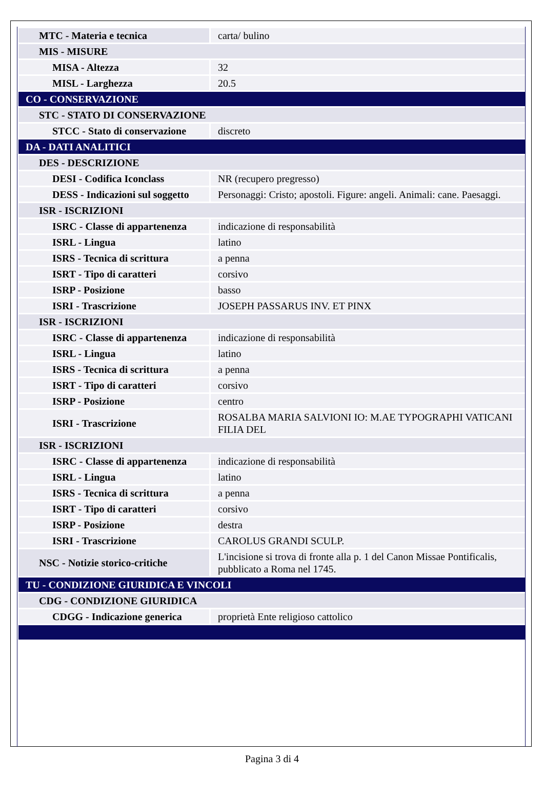| MTC - Materia e tecnica | carta/ bulino |
| MIS - MISURE | |
| MISA - Altezza | 32 |
| MISL - Larghezza | 20.5 |
| CO - CONSERVAZIONE | |
| STC - STATO DI CONSERVAZIONE | |
| STCC - Stato di conservazione | discreto |
| DA - DATI ANALITICI | |
| DES - DESCRIZIONE | |
| DESI - Codifica Iconclass | NR (recupero pregresso) |
| DESS - Indicazioni sul soggetto | Personaggi: Cristo; apostoli. Figure: angeli. Animali: cane. Paesaggi. |
| ISR - ISCRIZIONI | |
| ISRC - Classe di appartenenza | indicazione di responsabilità |
| ISRL - Lingua | latino |
| ISRS - Tecnica di scrittura | a penna |
| ISRT - Tipo di caratteri | corsivo |
| ISRP - Posizione | basso |
| ISRI - Trascrizione | JOSEPH PASSARUS INV. ET PINX |
| ISR - ISCRIZIONI | |
| ISRC - Classe di appartenenza | indicazione di responsabilità |
| ISRL - Lingua | latino |
| ISRS - Tecnica di scrittura | a penna |
| ISRT - Tipo di caratteri | corsivo |
| ISRP - Posizione | centro |
| ISRI - Trascrizione | ROSALBA MARIA SALVIONI IO: M.AE TYPOGRAPHI VATICANI FILIA DEL |
| ISR - ISCRIZIONI | |
| ISRC - Classe di appartenenza | indicazione di responsabilità |
| ISRL - Lingua | latino |
| ISRS - Tecnica di scrittura | a penna |
| ISRT - Tipo di caratteri | corsivo |
| ISRP - Posizione | destra |
| ISRI - Trascrizione | CAROLUS GRANDI SCULP. |
| NSC - Notizie storico-critiche | L'incisione si trova di fronte alla p. 1 del Canon Missae Pontificalis, pubblicato a Roma nel 1745. |
| TU - CONDIZIONE GIURIDICA E VINCOLI | |
| CDG - CONDIZIONE GIURIDICA | |
| CDGG - Indicazione generica | proprietà Ente religioso cattolico |
Pagina 3 di 4